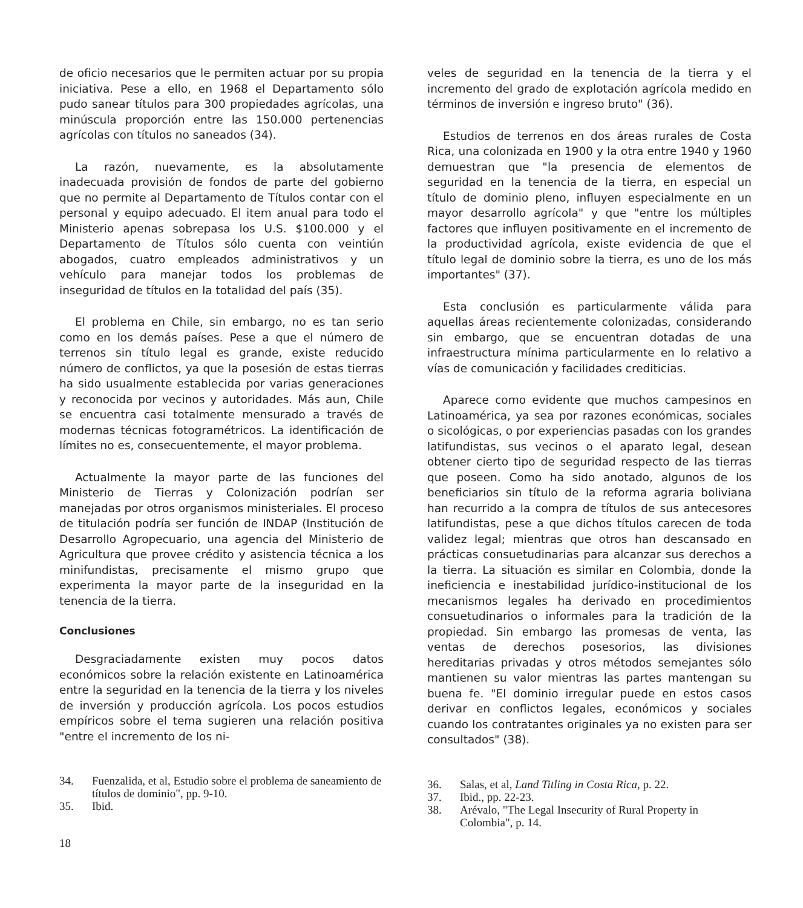de oficio necesarios que le permiten actuar por su propia iniciativa. Pese a ello, en 1968 el Departamento sólo pudo sanear títulos para 300 propiedades agrícolas, una minúscula proporción entre las 150.000 pertenencias agrícolas con títulos no saneados (34).
La razón, nuevamente, es la absolutamente inadecuada provisión de fondos de parte del gobierno que no permite al Departamento de Títulos contar con el personal y equipo adecuado. El item anual para todo el Ministerio apenas sobrepasa los U.S. $100.000 y el Departamento de Títulos sólo cuenta con veintiún abogados, cuatro empleados administrativos y un vehículo para manejar todos los problemas de inseguridad de títulos en la totalidad del país (35).
El problema en Chile, sin embargo, no es tan serio como en los demás países. Pese a que el número de terrenos sin título legal es grande, existe reducido número de conflictos, ya que la posesión de estas tierras ha sido usualmente establecida por varias generaciones y reconocida por vecinos y autoridades. Más aun, Chile se encuentra casi totalmente mensurado a través de modernas técnicas fotogramétricos. La identificación de límites no es, consecuentemente, el mayor problema.
Actualmente la mayor parte de las funciones del Ministerio de Tierras y Colonización podrían ser manejadas por otros organismos ministeriales. El proceso de titulación podría ser función de INDAP (Institución de Desarrollo Agropecuario, una agencia del Ministerio de Agricultura que provee crédito y asistencia técnica a los minifundistas, precisamente el mismo grupo que experimenta la mayor parte de la inseguridad en la tenencia de la tierra.
Conclusiones
Desgraciadamente existen muy pocos datos económicos sobre la relación existente en Latinoamérica entre la seguridad en la tenencia de la tierra y los niveles de inversión y producción agrícola. Los pocos estudios empíricos sobre el tema sugieren una relación positiva "entre el incremento de los ni-
34. Fuenzalida, et al, Estudio sobre el problema de saneamiento de títulos de dominio", pp. 9-10.
35. Ibid.
18
veles de seguridad en la tenencia de la tierra y el incremento del grado de explotación agrícola medido en términos de inversión e ingreso bruto" (36).
Estudios de terrenos en dos áreas rurales de Costa Rica, una colonizada en 1900 y la otra entre 1940 y 1960 demuestran que "la presencia de elementos de seguridad en la tenencia de la tierra, en especial un título de dominio pleno, influyen especialmente en un mayor desarrollo agrícola" y que "entre los múltiples factores que influyen positivamente en el incremento de la productividad agrícola, existe evidencia de que el título legal de dominio sobre la tierra, es uno de los más importantes" (37).
Esta conclusión es particularmente válida para aquellas áreas recientemente colonizadas, considerando sin embargo, que se encuentran dotadas de una infraestructura mínima particularmente en lo relativo a vías de comunicación y facilidades crediticias.
Aparece como evidente que muchos campesinos en Latinoamérica, ya sea por razones económicas, sociales o sicológicas, o por experiencias pasadas con los grandes latifundistas, sus vecinos o el aparato legal, desean obtener cierto tipo de seguridad respecto de las tierras que poseen. Como ha sido anotado, algunos de los beneficiarios sin título de la reforma agraria boliviana han recurrido a la compra de títulos de sus antecesores latifundistas, pese a que dichos títulos carecen de toda validez legal; mientras que otros han descansado en prácticas consuetudinarias para alcanzar sus derechos a la tierra. La situación es similar en Colombia, donde la ineficiencia e inestabilidad jurídico-institucional de los mecanismos legales ha derivado en procedimientos consuetudinarios o informales para la tradición de la propiedad. Sin embargo las promesas de venta, las ventas de derechos posesorios, las divisiones hereditarias privadas y otros métodos semejantes sólo mantienen su valor mientras las partes mantengan su buena fe. "El dominio irregular puede en estos casos derivar en conflictos legales, económicos y sociales cuando los contratantes originales ya no existen para ser consultados" (38).
36. Salas, et al, Land Titling in Costa Rica, p. 22.
37. Ibid., pp. 22-23.
38. Arévalo, "The Legal Insecurity of Rural Property in Colombia", p. 14.